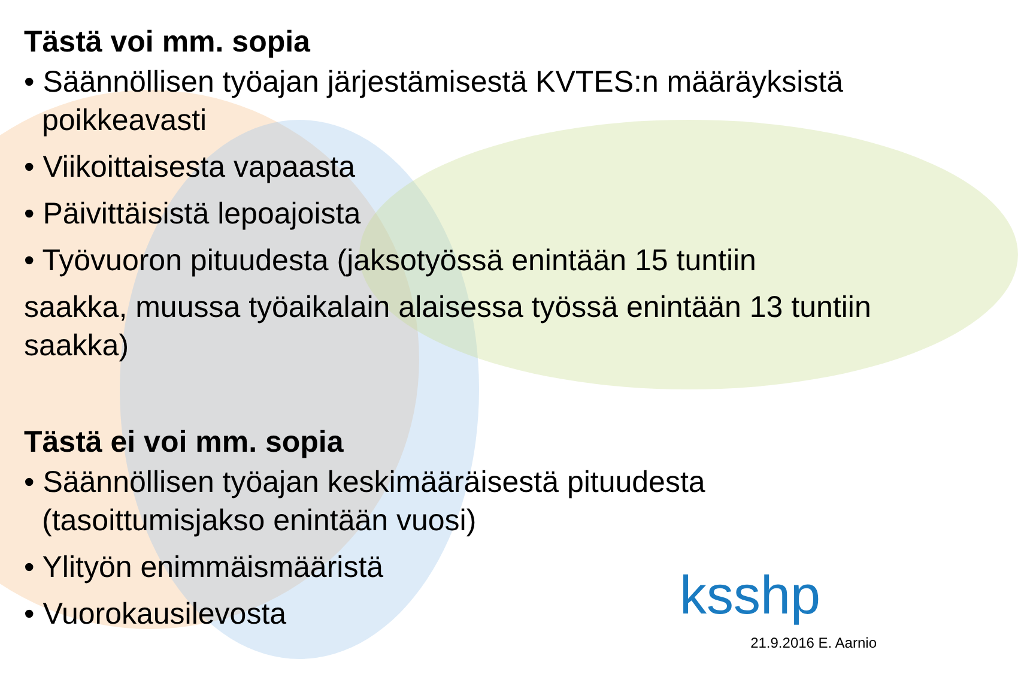Tästä voi mm. sopia
• Säännöllisen työajan järjestämisestä KVTES:n määräyksistä poikkeavasti
• Viikoittaisesta vapaasta
• Päivittäisistä lepoajoista
• Työvuoron pituudesta (jaksotyössä enintään 15 tuntiin
saakka, muussa työaikalain alaisessa työssä enintään 13 tuntiin saakka)
Tästä ei voi mm. sopia
• Säännöllisen työajan keskimääräisestä pituudesta (tasoittumisjakso enintään vuosi)
• Ylityön enimmäismääristä
• Vuorokausilevosta
ksshp
21.9.2016 E. Aarnio